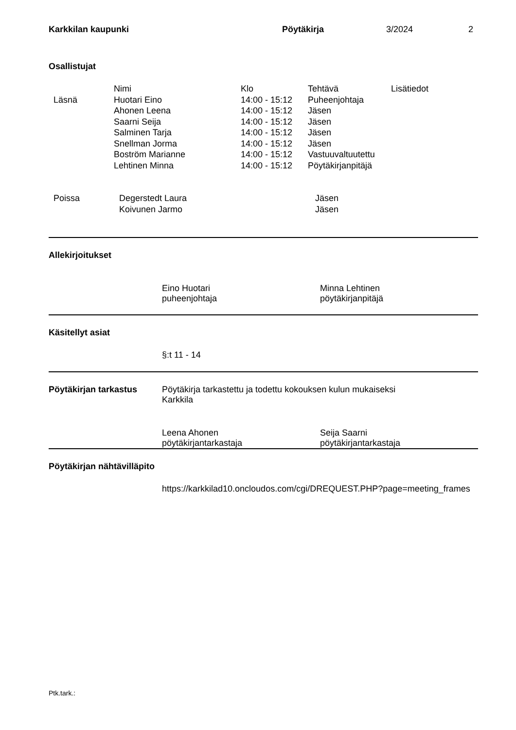Karkkilan kaupunki Pöytäkirja 3/2024 2
Osallistujat
| | Nimi | Klo | Tehtävä | Lisätiedot |
| Läsnä | Huotari Eino | 14:00 - 15:12 | Puheenjohtaja | |
| | Ahonen Leena | 14:00 - 15:12 | Jäsen | |
| | Saarni Seija | 14:00 - 15:12 | Jäsen | |
| | Salminen Tarja | 14:00 - 15:12 | Jäsen | |
| | Snellman Jorma | 14:00 - 15:12 | Jäsen | |
| | Boström Marianne | 14:00 - 15:12 | Vastuuvaltuutettu | |
| | Lehtinen Minna | 14:00 - 15:12 | Pöytäkirjanpitäjä | |
| Poissa | Degerstedt Laura | Jäsen |
| | Koivunen Jarmo | Jäsen |
Allekirjoitukset
Eino Huotari
puheenjohtaja
Minna Lehtinen
pöytäkirjanpitäjä
Käsitellyt asiat
§:t 11 - 14
Pöytäkirjan tarkastus Pöytäkirja tarkastettu ja todettu kokouksen kulun mukaiseksi
Karkkila
Leena Ahonen
pöytäkirjantarkastaja
Seija Saarni
pöytäkirjantarkastaja
Pöytäkirjan nähtävilläpito
https://karkkilad10.oncloudos.com/cgi/DREQUEST.PHP?page=meeting_frames
Ptk.tark.: